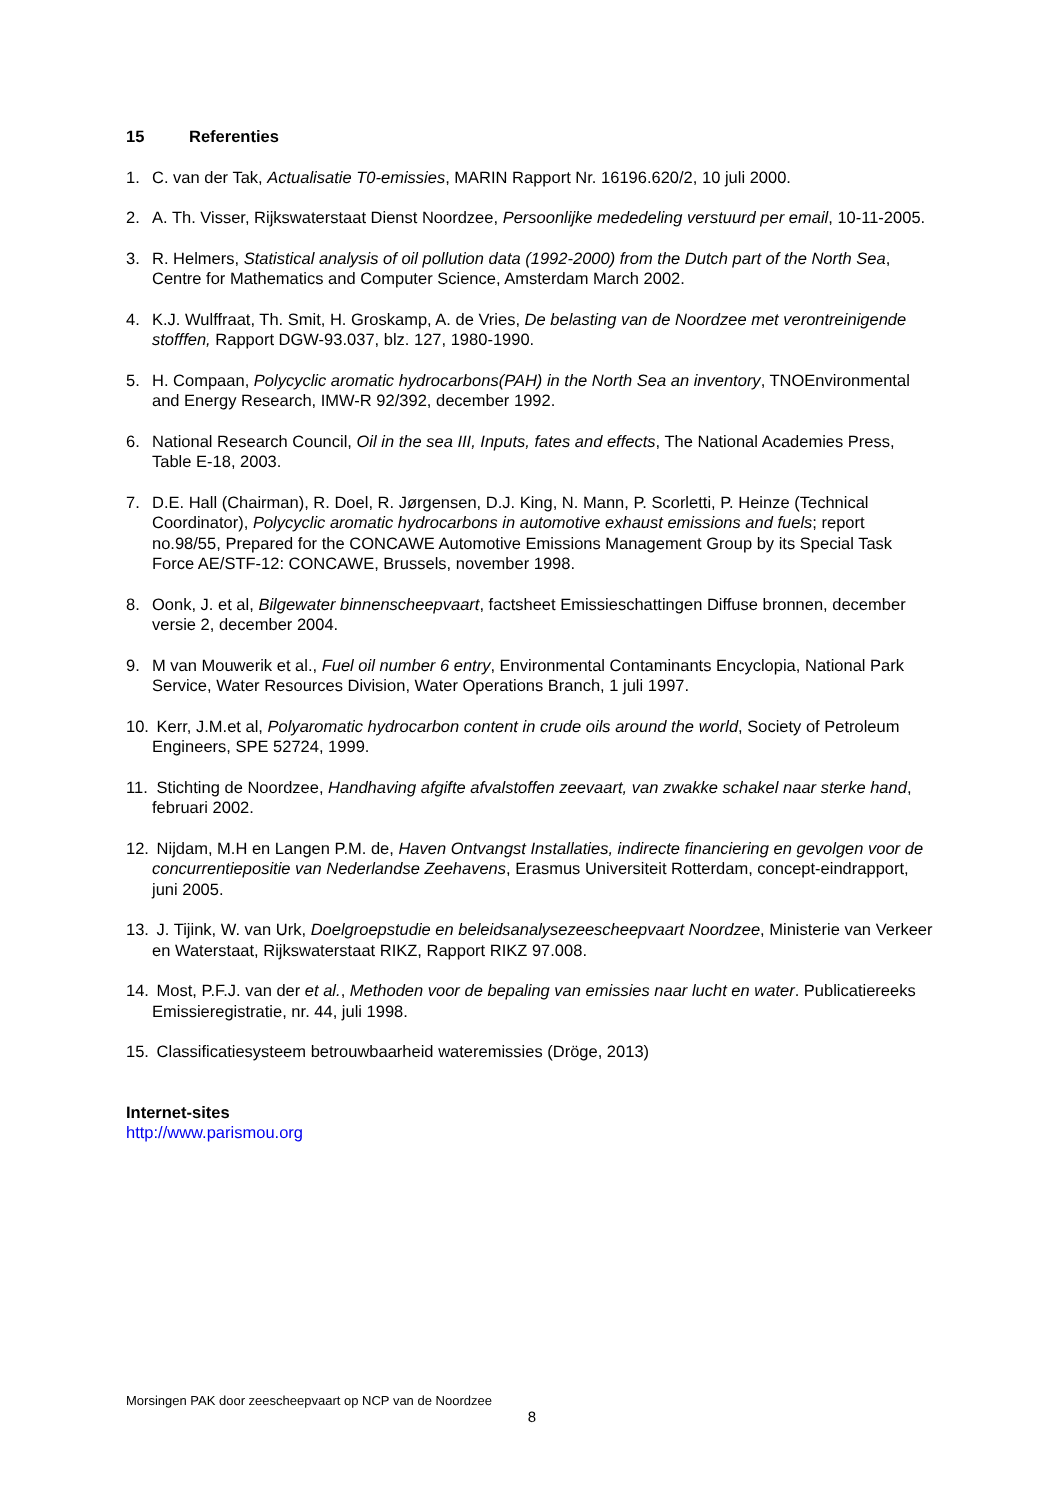15 Referenties
1. C. van der Tak, Actualisatie T0-emissies, MARIN Rapport Nr. 16196.620/2, 10 juli 2000.
2. A. Th. Visser, Rijkswaterstaat Dienst Noordzee, Persoonlijke mededeling verstuurd per email, 10-11-2005.
3. R. Helmers, Statistical analysis of oil pollution data (1992-2000) from the Dutch part of the North Sea, Centre for Mathematics and Computer Science, Amsterdam March 2002.
4. K.J. Wulffraat, Th. Smit, H. Groskamp, A. de Vries, De belasting van de Noordzee met verontreinigende stofffen, Rapport DGW-93.037, blz. 127, 1980-1990.
5. H. Compaan, Polycyclic aromatic hydrocarbons(PAH) in the North Sea an inventory, TNOEnvironmental and Energy Research, IMW-R 92/392, december 1992.
6. National Research Council, Oil in the sea III, Inputs, fates and effects, The National Academies Press, Table E-18, 2003.
7. D.E. Hall (Chairman), R. Doel, R. Jørgensen, D.J. King, N. Mann, P. Scorletti, P. Heinze (Technical Coordinator), Polycyclic aromatic hydrocarbons in automotive exhaust emissions and fuels; report no.98/55, Prepared for the CONCAWE Automotive Emissions Management Group by its Special Task Force AE/STF-12: CONCAWE, Brussels, november 1998.
8. Oonk, J. et al, Bilgewater binnenscheepvaart, factsheet Emissieschattingen Diffuse bronnen, december versie 2, december 2004.
9. M van Mouwerik et al., Fuel oil number 6 entry, Environmental Contaminants Encyclopia, National Park Service, Water Resources Division, Water Operations Branch, 1 juli 1997.
10. Kerr, J.M.et al, Polyaromatic hydrocarbon content in crude oils around the world, Society of Petroleum Engineers, SPE 52724, 1999.
11. Stichting de Noordzee, Handhaving afgifte afvalstoffen zeevaart, van zwakke schakel naar sterke hand, februari 2002.
12. Nijdam, M.H en Langen P.M. de, Haven Ontvangst Installaties, indirecte financiering en gevolgen voor de concurrentiepositie van Nederlandse Zeehavens, Erasmus Universiteit Rotterdam, concept-eindrapport, juni 2005.
13. J. Tijink, W. van Urk, Doelgroepstudie en beleidsanalysezeescheepvaart Noordzee, Ministerie van Verkeer en Waterstaat, Rijkswaterstaat RIKZ, Rapport RIKZ 97.008.
14. Most, P.F.J. van der et al., Methoden voor de bepaling van emissies naar lucht en water. Publicatiereeks Emissieregistratie, nr. 44, juli 1998.
15. Classificatiesysteem betrouwbaarheid wateremissies (Dröge, 2013)
Internet-sites
http://www.parismou.org
Morsingen PAK door zeescheepvaart op NCP van de Noordzee
8